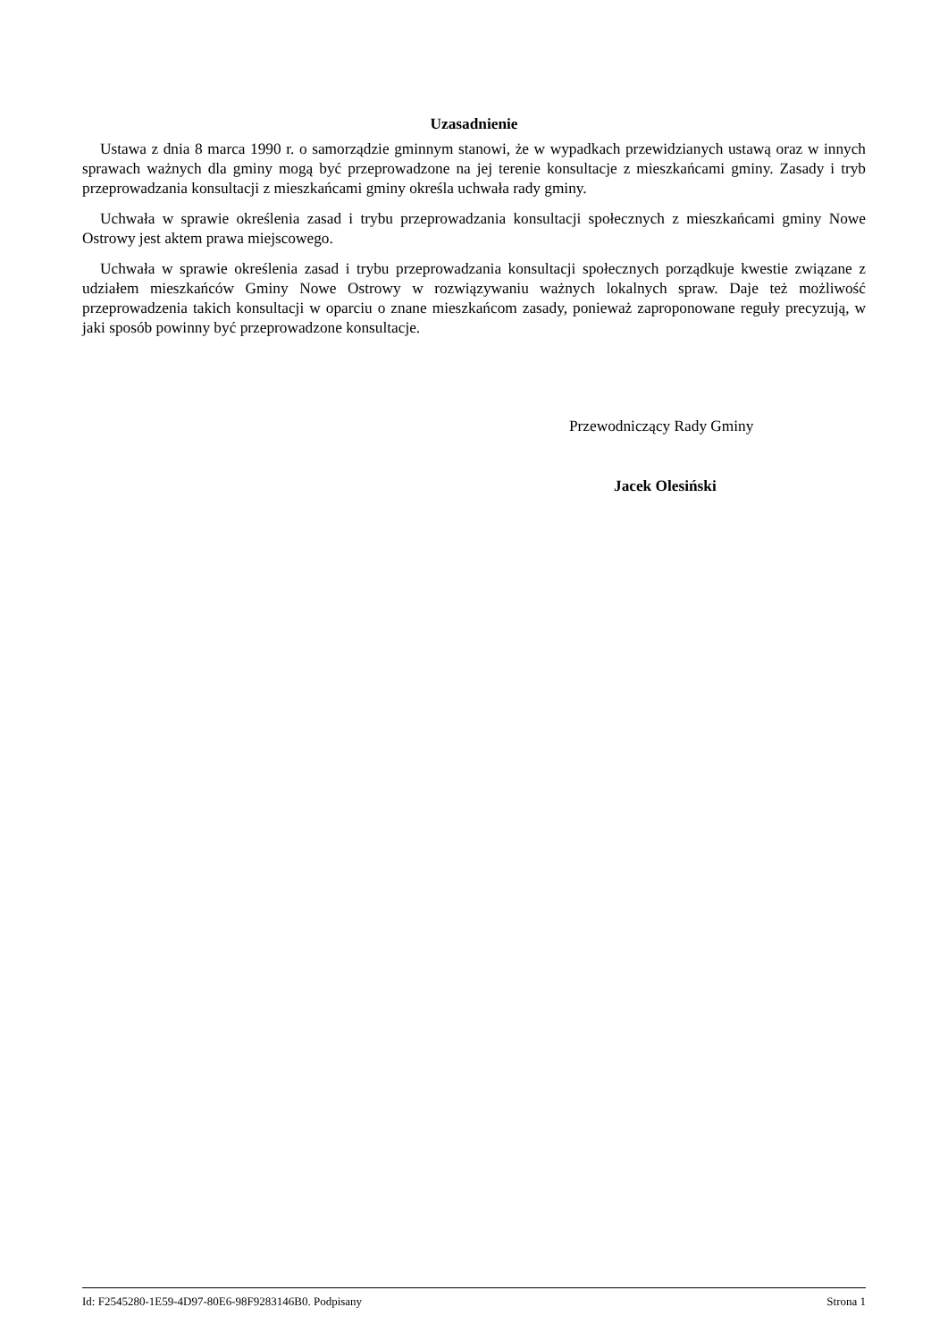Uzasadnienie
Ustawa z dnia 8 marca 1990 r. o samorządzie gminnym stanowi, że w wypadkach przewidzianych ustawą oraz w innych sprawach ważnych dla gminy mogą być przeprowadzone na jej terenie konsultacje z mieszkańcami gminy. Zasady i tryb przeprowadzania konsultacji z mieszkańcami gminy określa uchwała rady gminy.
Uchwała w sprawie określenia zasad i trybu przeprowadzania konsultacji społecznych z mieszkańcami gminy Nowe Ostrowy jest aktem prawa miejscowego.
Uchwała w sprawie określenia zasad i trybu przeprowadzania konsultacji społecznych porządkuje kwestie związane z udziałem mieszkańców Gminy Nowe Ostrowy w rozwiązywaniu ważnych lokalnych spraw. Daje też możliwość przeprowadzenia takich konsultacji w oparciu o znane mieszkańcom zasady, ponieważ zaproponowane reguły precyzują, w jaki sposób powinny być przeprowadzone konsultacje.
Przewodniczący Rady Gminy
Jacek Olesiński
Id: F2545280-1E59-4D97-80E6-98F9283146B0. Podpisany Strona 1